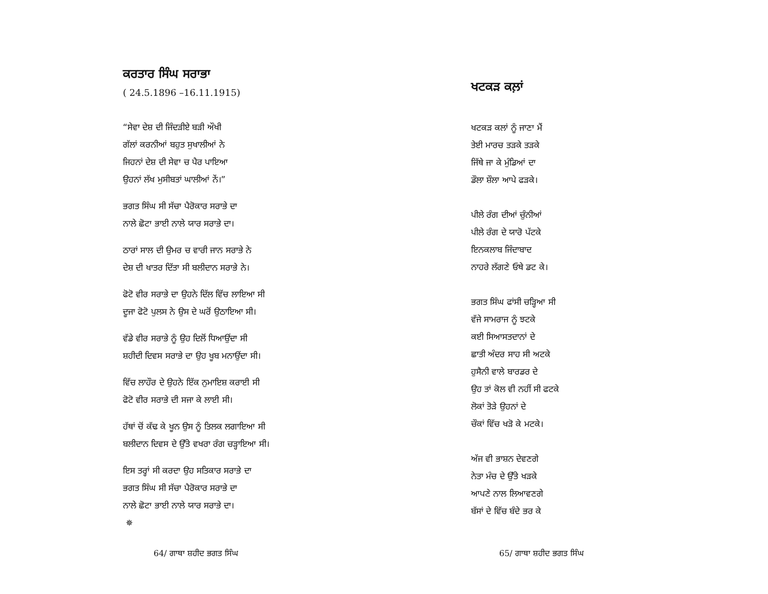ਕਰਤਾਰ ਸਿੰਘ ਸਰਾਭਾ
( 24.5.1896 –16.11.1915)
“ਸੇਵਾ ਦੇਸ਼ ਦੀ ਜਿੰਦੜੀਏ ਬੜੀ ਔਖੀ
ਗੱਲਾਂ ਕਰਨੀਆਂ ਬਹੁਤ ਸੁਖਾਲੀਆਂ ਨੇ
ਜਿਹਨਾਂ ਦੇਸ਼ ਦੀ ਸੇਵਾ ਚ ਪੈਰ ਪਾਇਆ
ਉਹਨਾਂ ਲੱਖ ਮੁਸੀਬਤਾਂ ਘਾਲੀਆਂ ਨੇਂ।”
ਭਗਤ ਸਿੰਘ ਸੀ ਸੱਚਾ ਪੈਰੋਕਾਰ ਸਰਾਭੇ ਦਾ
ਨਾਲੇ ਛੋਟਾ ਭਾਈ ਨਾਲੇ ਯਾਰ ਸਰਾਭੇ ਦਾ।
ਠਾਰਾਂ ਸਾਲ ਦੀ ਉਮਰ ਚ ਵਾਰੀ ਜਾਨ ਸਰਾਭੇ ਨੇ
ਦੇਸ਼ ਦੀ ਖਾਤਰ ਦਿੱਤਾ ਸੀ ਬਲੀਦਾਨ ਸਰਾਭੇ ਨੇ।
ਫੋਟੋ ਵੀਰ ਸਰਾਭੇ ਦਾ ਉਹਨੇ ਦਿੱਲ ਵਿੱਚ ਲਾਇਆ ਸੀ
ਦੂਜਾ ਫੋਟੋ ਪੁਲਸ ਨੇ ਉਸ ਦੇ ਘਰੋਂ ਉਠਾਇਆ ਸੀ।
ਵੱਡੇ ਵੀਰ ਸਰਾਭੇ ਨੂੰ ਉਹ ਦਿਲੋਂ ਧਿਆਉਂਦਾ ਸੀ
ਸ਼ਹੀਦੀ ਦਿਵਸ ਸਰਾਭੇ ਦਾ ਉਹ ਖੂਬ ਮਨਾਉਂਦਾ ਸੀ।
ਵਿੱਚ ਲਾਹੌਰ ਦੇ ਉਹਨੇ ਇੱਕ ਨੁਮਾਇਸ਼ ਕਰਾਈ ਸੀ
ਫੋਟੋ ਵੀਰ ਸਰਾਭੇ ਦੀ ਸਜਾ ਕੇ ਲਾਈ ਸੀ।
ਹੱਥਾਂ ਚੋਂ ਕੱਢ ਕੇ ਖੂਨ ਉਸ ਨੂੰ ਤਿਲਕ ਲਗਾਇਆ ਸੀ
ਬਲੀਦਾਨ ਦਿਵਸ ਦੇ ਉੱਤੇ ਵਖਰਾ ਰੰਗ ਚੜ੍ਹਾਇਆ ਸੀ।
ਇਸ ਤਰ੍ਹਾਂ ਸੀ ਕਰਦਾ ਉਹ ਸਤਿਕਾਰ ਸਰਾਭੇ ਦਾ
ਭਗਤ ਸਿੰਘ ਸੀ ਸੱਚਾ ਪੈਰੋਕਾਰ ਸਰਾਭੇ ਦਾ
ਨਾਲੇ ਛੋਟਾ ਭਾਈ ਨਾਲੇ ਯਾਰ ਸਰਾਭੇ ਦਾ।
✵
64/ ਗਾਥਾ ਸ਼ਹੀਦ ਭਗਤ ਸਿੰਘ
ਖਟਕੜ ਕਲ਼ਾਂ
ਖਟਕੜ ਕਲਾਂ ਨੂੰ ਜਾਣਾ ਮੈਂ
ਤੇਈ ਮਾਰਚ ਤੜਕੇ ਤੜਕੇ
ਜਿੱਥੇ ਜਾ ਕੇ ਮੁੰਡਿਆਂ ਦਾ
ਡੌਲਾ ਸ਼ੌਲਾ ਆਪੇ ਫੜਕੇ।
ਪੀਲੇ ਰੰਗ ਦੀਆਂ ਚੁੰਨੀਆਂ
ਪੀਲੇ ਰੰਗ ਦੇ ਯਾਰੋ ਪੱਟਕੇ
ਇਨਕਲਾਬ ਜਿੰਦਾਬਾਦ
ਨਾਹਰੇ ਲੱਗਣੇ ਓਥੇ ਡਟ ਕੇ।
ਭਗਤ ਸਿੰਘ ਫਾਂਸੀ ਚੜ੍ਹਿਆ ਸੀ
ਵੱਜੇ ਸਾਮਰਾਜ ਨੂੰ ਝਟਕੇ
ਕਈ ਸਿਆਸਤਦਾਨਾਂ ਦੇ
ਛਾਤੀ ਅੰਦਰ ਸਾਹ ਸੀ ਅਟਕੇ
ਹੁਸੈਨੀ ਵਾਲੇ ਬਾਰਡਰ ਦੇ
ਉਹ ਤਾਂ ਕੋਲ ਵੀ ਨਹੀਂ ਸੀ ਫਟਕੇ
ਲੋਕਾਂ ਤੋੜੇ ਉਹਨਾਂ ਦੇ
ਚੌਕਾਂ ਵਿੱਚ ਖੜੋ ਕੇ ਮਟਕੇ।
ਅੱਜ ਵੀ ਭਾਸ਼ਨ ਦੇਵਣਗੇ
ਨੇਤਾ ਮੰਚ ਦੇ ਉੱਤੇ ਖੜਕੇ
ਆਪਣੇ ਨਾਲ ਲਿਆਵਣਗੇ
ਬੱਸਾਂ ਦੇ ਵਿੱਚ ਬੰਦੇ ਭਰ ਕੇ
65/ ਗਾਥਾ ਸ਼ਹੀਦ ਭਗਤ ਸਿੰਘ